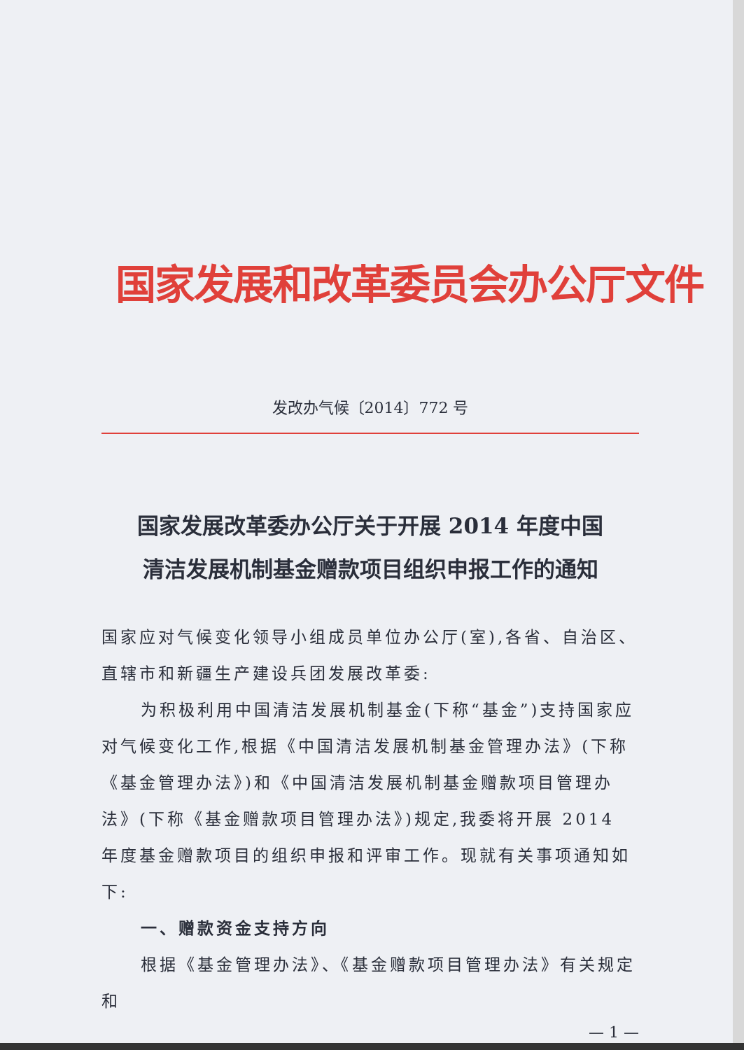国家发展和改革委员会办公厅文件
发改办气候〔2014〕772 号
国家发展改革委办公厅关于开展 2014 年度中国
清洁发展机制基金赠款项目组织申报工作的通知
国家应对气候变化领导小组成员单位办公厅(室),各省、自治区、直辖市和新疆生产建设兵团发展改革委:
为积极利用中国清洁发展机制基金(下称“基金”)支持国家应对气候变化工作,根据《中国清洁发展机制基金管理办法》(下称《基金管理办法》)和《中国清洁发展机制基金赠款项目管理办法》(下称《基金赠款项目管理办法》)规定,我委将开展 2014 年度基金赠款项目的组织申报和评审工作。现就有关事项通知如下:
一、赠款资金支持方向
根据《基金管理办法》、《基金赠款项目管理办法》有关规定和
— 1 —